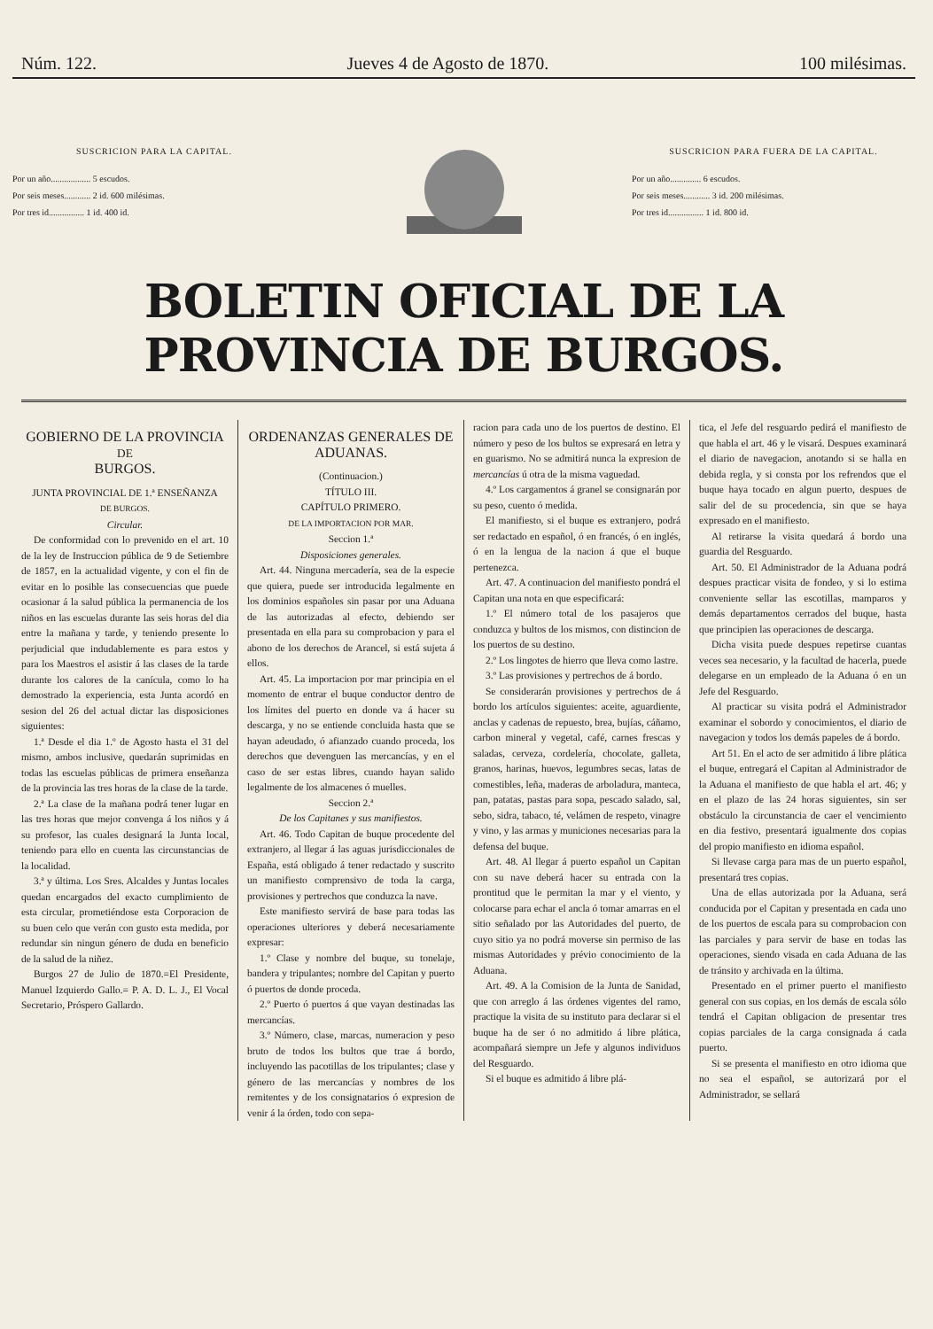Núm. 122. Jueves 4 de Agosto de 1870. 100 milésimas.
SUSCRICION PARA LA CAPITAL.
Por un año.................. 5 escudos.
Por seis meses............ 2 id. 600 milésimas.
Por tres id................ 1 id. 400 id.
SUSCRICION PARA FUERA DE LA CAPITAL.
Por un año.............. 6 escudos.
Por seis meses............ 3 id. 200 milésimas.
Por tres id................ 1 id. 800 id.
BOLETIN OFICIAL DE LA PROVINCIA DE BURGOS.
GOBIERNO DE LA PROVINCIA
DE
BURGOS.
JUNTA PROVINCIAL DE 1.ª ENSEÑANZA
DE BURGOS.
Circular.
De conformidad con lo prevenido en el art. 10 de la ley de Instruccion pública de 9 de Setiembre de 1857, en la actualidad vigente, y con el fin de evitar en lo posible las consecuencias que puede ocasionar á la salud pública la permanencia de los niños en las escuelas durante las seis horas del dia entre la mañana y tarde, y teniendo presente lo perjudicial que indudablemente es para estos y para los Maestros el asistir á las clases de la tarde durante los calores de la canícula, como lo ha demostrado la experiencia, esta Junta acordó en sesion del 26 del actual dictar las disposiciones siguientes:
1.ª Desde el dia 1.º de Agosto hasta el 31 del mismo, ambos inclusive, quedarán suprimidas en todas las escuelas públicas de primera enseñanza de la provincia las tres horas de la clase de la tarde.
2.ª La clase de la mañana podrá tener lugar en las tres horas que mejor convenga á los niños y á su profesor, las cuales designará la Junta local, teniendo para ello en cuenta las circunstancias de la localidad.
3.ª y última. Los Sres. Alcaldes y Juntas locales quedan encargados del exacto cumplimiento de esta circular, prometiéndose esta Corporacion de su buen celo que verán con gusto esta medida, por redundar sin ningun género de duda en beneficio de la salud de la niñez.
Burgos 27 de Julio de 1870.=El Presidente, Manuel Izquierdo Gallo.= P. A. D. L. J., El Vocal Secretario, Próspero Gallardo.
ORDENANZAS GENERALES DE ADUANAS.
(Continuacion.)
TÍTULO III.
CAPÍTULO PRIMERO.
DE LA IMPORTACION POR MAR.
Seccion 1.ª
Disposiciones generales.
Art. 44. Ninguna mercadería, sea de la especie que quiera, puede ser introducida legalmente en los dominios españoles sin pasar por una Aduana de las autorizadas al efecto, debiendo ser presentada en ella para su comprobacion y para el abono de los derechos de Arancel, si está sujeta á ellos.
Art. 45. La importacion por mar principia en el momento de entrar el buque conductor dentro de los límites del puerto en donde va á hacer su descarga, y no se entiende concluida hasta que se hayan adeudado, ó afianzado cuando proceda, los derechos que devenguen las mercancías, y en el caso de ser estas libres, cuando hayan salido legalmente de los almacenes ó muelles.
Seccion 2.ª
De los Capitanes y sus manifiestos.
Art. 46. Todo Capitan de buque procedente del extranjero, al llegar á las aguas jurisdiccionales de España, está obligado á tener redactado y suscrito un manifiesto comprensivo de toda la carga, provisiones y pertrechos que conduzca la nave.
Este manifiesto servirá de base para todas las operaciones ulteriores y deberá necesariamente expresar:
1.º Clase y nombre del buque, su tonelaje, bandera y tripulantes; nombre del Capitan y puerto ó puertos de donde proceda.
2.º Puerto ó puertos á que vayan destinadas las mercancías.
3.º Número, clase, marcas, numeracion y peso bruto de todos los bultos que trae á bordo, incluyendo las pacotillas de los tripulantes; clase y género de las mercancías y nombres de los remitentes y de los consignatarios ó expresion de venir á la órden, todo con sepa-
racion para cada uno de los puertos de destino. El número y peso de los bultos se expresará en letra y en guarismo. No se admitirá nunca la expresion de mercancías ú otra de la misma vaguedad.
4.º Los cargamentos á granel se consignarán por su peso, cuento ó medida.
El manifiesto, si el buque es extranjero, podrá ser redactado en español, ó en francés, ó en inglés, ó en la lengua de la nacion á que el buque pertenezca.
Art. 47. A continuacion del manifiesto pondrá el Capitan una nota en que especificará:
1.º El número total de los pasajeros que conduzca y bultos de los mismos, con distincion de los puertos de su destino.
2.º Los lingotes de hierro que lleva como lastre.
3.º Las provisiones y pertrechos de á bordo.
Se considerarán provisiones y pertrechos de á bordo los artículos siguientes: aceite, aguardiente, anclas y cadenas de repuesto, brea, bujías, cáñamo, carbon mineral y vegetal, café, carnes frescas y saladas, cerveza, cordelería, chocolate, galleta, granos, harinas, huevos, legumbres secas, latas de comestibles, leña, maderas de arboladura, manteca, pan, patatas, pastas para sopa, pescado salado, sal, sebo, sidra, tabaco, té, velámen de respeto, vinagre y vino, y las armas y municiones necesarias para la defensa del buque.
Art. 48. Al llegar á puerto español un Capitan con su nave deberá hacer su entrada con la prontitud que le permitan la mar y el viento, y colocarse para echar el ancla ó tomar amarras en el sitio señalado por las Autoridades del puerto, de cuyo sitio ya no podrá moverse sin permiso de las mismas Autoridades y prévio conocimiento de la Aduana.
Art. 49. A la Comision de la Junta de Sanidad, que con arreglo á las órdenes vigentes del ramo, practique la visita de su instituto para declarar si el buque ha de ser ó no admitido á libre plática, acompañará siempre un Jefe y algunos individuos del Resguardo.
Si el buque es admitido á libre plá-
tica, el Jefe del resguardo pedirá el manifiesto de que habla el art. 46 y le visará. Despues examinará el diario de navegacion, anotando si se halla en debida regla, y si consta por los refrendos que el buque haya tocado en algun puerto, despues de salir del de su procedencia, sin que se haya expresado en el manifiesto.
Al retirarse la visita quedará á bordo una guardia del Resguardo.
Art. 50. El Administrador de la Aduana podrá despues practicar visita de fondeo, y si lo estima conveniente sellar las escotillas, mamparos y demás departamentos cerrados del buque, hasta que principien las operaciones de descarga.
Dicha visita puede despues repetirse cuantas veces sea necesario, y la facultad de hacerla, puede delegarse en un empleado de la Aduana ó en un Jefe del Resguardo.
Al practicar su visita podrá el Administrador examinar el sobordo y conocimientos, el diario de navegacion y todos los demás papeles de á bordo.
Art 51. En el acto de ser admitido á libre plática el buque, entregará el Capitan al Administrador de la Aduana el manifiesto de que habla el art. 46; y en el plazo de las 24 horas siguientes, sin ser obstáculo la circunstancia de caer el vencimiento en dia festivo, presentará igualmente dos copias del propio manifiesto en idioma español.
Si llevase carga para mas de un puerto español, presentará tres copias.
Una de ellas autorizada por la Aduana, será conducida por el Capitan y presentada en cada uno de los puertos de escala para su comprobacion con las parciales y para servir de base en todas las operaciones, siendo visada en cada Aduana de las de tránsito y archivada en la última.
Presentado en el primer puerto el manifiesto general con sus copias, en los demás de escala sólo tendrá el Capitan obligacion de presentar tres copias parciales de la carga consignada á cada puerto.
Si se presenta el manifiesto en otro idioma que no sea el español, se autorizará por el Administrador, se sellará